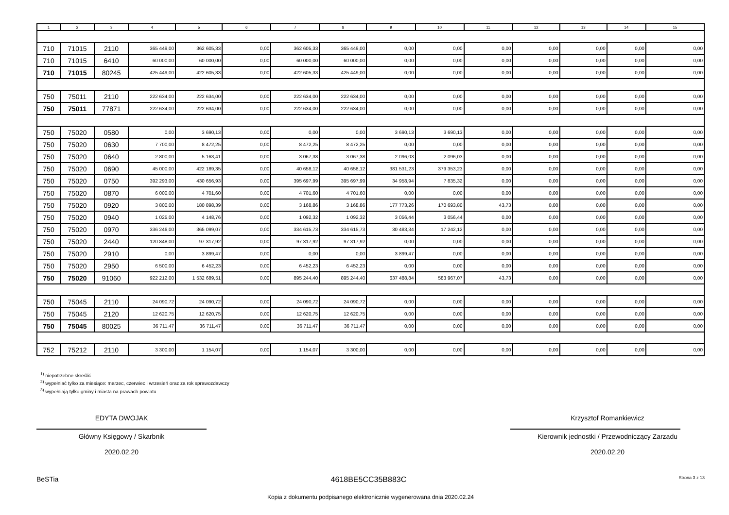| 1 | 2 | 3 | 4 | 5 | 6 | 7 | 8 | 9 | 10 | 11 | 12 | 13 | 14 | 15 |
| --- | --- | --- | --- | --- | --- | --- | --- | --- | --- | --- | --- | --- | --- | --- |
| 710 | 71015 | 2110 | 365 449,00 | 362 605,33 | 0,00 | 362 605,33 | 365 449,00 | 0,00 | 0,00 | 0,00 | 0,00 | 0,00 | 0,00 | 0,00 |
| 710 | 71015 | 6410 | 60 000,00 | 60 000,00 | 0,00 | 60 000,00 | 60 000,00 | 0,00 | 0,00 | 0,00 | 0,00 | 0,00 | 0,00 | 0,00 |
| 710 | 71015 | 80245 | 425 449,00 | 422 605,33 | 0,00 | 422 605,33 | 425 449,00 | 0,00 | 0,00 | 0,00 | 0,00 | 0,00 | 0,00 | 0,00 |
| 750 | 75011 | 2110 | 222 634,00 | 222 634,00 | 0,00 | 222 634,00 | 222 634,00 | 0,00 | 0,00 | 0,00 | 0,00 | 0,00 | 0,00 | 0,00 |
| 750 | 75011 | 77871 | 222 634,00 | 222 634,00 | 0,00 | 222 634,00 | 222 634,00 | 0,00 | 0,00 | 0,00 | 0,00 | 0,00 | 0,00 | 0,00 |
| 750 | 75020 | 0580 | 0,00 | 3 690,13 | 0,00 | 0,00 | 0,00 | 3 690,13 | 3 690,13 | 0,00 | 0,00 | 0,00 | 0,00 | 0,00 |
| 750 | 75020 | 0630 | 7 700,00 | 8 472,25 | 0,00 | 8 472,25 | 8 472,25 | 0,00 | 0,00 | 0,00 | 0,00 | 0,00 | 0,00 | 0,00 |
| 750 | 75020 | 0640 | 2 800,00 | 5 163,41 | 0,00 | 3 067,38 | 3 067,38 | 2 096,03 | 2 096,03 | 0,00 | 0,00 | 0,00 | 0,00 | 0,00 |
| 750 | 75020 | 0690 | 45 000,00 | 422 189,35 | 0,00 | 40 658,12 | 40 658,12 | 381 531,23 | 379 353,23 | 0,00 | 0,00 | 0,00 | 0,00 | 0,00 |
| 750 | 75020 | 0750 | 392 293,00 | 430 656,93 | 0,00 | 395 697,99 | 395 697,99 | 34 958,94 | 7 835,32 | 0,00 | 0,00 | 0,00 | 0,00 | 0,00 |
| 750 | 75020 | 0870 | 6 000,00 | 4 701,60 | 0,00 | 4 701,60 | 4 701,60 | 0,00 | 0,00 | 0,00 | 0,00 | 0,00 | 0,00 | 0,00 |
| 750 | 75020 | 0920 | 3 800,00 | 180 898,39 | 0,00 | 3 168,86 | 3 168,86 | 177 773,26 | 170 693,80 | 43,73 | 0,00 | 0,00 | 0,00 | 0,00 |
| 750 | 75020 | 0940 | 1 025,00 | 4 148,76 | 0,00 | 1 092,32 | 1 092,32 | 3 056,44 | 3 056,44 | 0,00 | 0,00 | 0,00 | 0,00 | 0,00 |
| 750 | 75020 | 0970 | 336 246,00 | 365 099,07 | 0,00 | 334 615,73 | 334 615,73 | 30 483,34 | 17 242,12 | 0,00 | 0,00 | 0,00 | 0,00 | 0,00 |
| 750 | 75020 | 2440 | 120 848,00 | 97 317,92 | 0,00 | 97 317,92 | 97 317,92 | 0,00 | 0,00 | 0,00 | 0,00 | 0,00 | 0,00 | 0,00 |
| 750 | 75020 | 2910 | 0,00 | 3 899,47 | 0,00 | 0,00 | 0,00 | 3 899,47 | 0,00 | 0,00 | 0,00 | 0,00 | 0,00 | 0,00 |
| 750 | 75020 | 2950 | 6 500,00 | 6 452,23 | 0,00 | 6 452,23 | 6 452,23 | 0,00 | 0,00 | 0,00 | 0,00 | 0,00 | 0,00 | 0,00 |
| 750 | 75020 | 91060 | 922 212,00 | 1 532 689,51 | 0,00 | 895 244,40 | 895 244,40 | 637 488,84 | 583 967,07 | 43,73 | 0,00 | 0,00 | 0,00 | 0,00 |
| 750 | 75045 | 2110 | 24 090,72 | 24 090,72 | 0,00 | 24 090,72 | 24 090,72 | 0,00 | 0,00 | 0,00 | 0,00 | 0,00 | 0,00 | 0,00 |
| 750 | 75045 | 2120 | 12 620,75 | 12 620,75 | 0,00 | 12 620,75 | 12 620,75 | 0,00 | 0,00 | 0,00 | 0,00 | 0,00 | 0,00 | 0,00 |
| 750 | 75045 | 80025 | 36 711,47 | 36 711,47 | 0,00 | 36 711,47 | 36 711,47 | 0,00 | 0,00 | 0,00 | 0,00 | 0,00 | 0,00 | 0,00 |
| 752 | 75212 | 2110 | 3 300,00 | 1 154,07 | 0,00 | 1 154,07 | 3 300,00 | 0,00 | 0,00 | 0,00 | 0,00 | 0,00 | 0,00 | 0,00 |
<sup>1)</sup> niepotrzebne skreślić
<sup>2)</sup> wypełniać tylko za miesiące: marzec, czerwiec i wrzesień oraz za rok sprawozdawczy
<sup>3)</sup> wypełniają tylko gminy i miasta na prawach powiatu
EDYTA DWOJAK
Główny Księgowy / Skarbnik
2020.02.20
Krzysztof Romankiewicz
Kierownik jednostki / Przewodniczący Zarządu
2020.02.20
BeSTia 4618BE5CC35B883C Strona 3 z 13
Kopia z dokumentu podpisanego elektronicznie wygenerowana dnia 2020.02.24